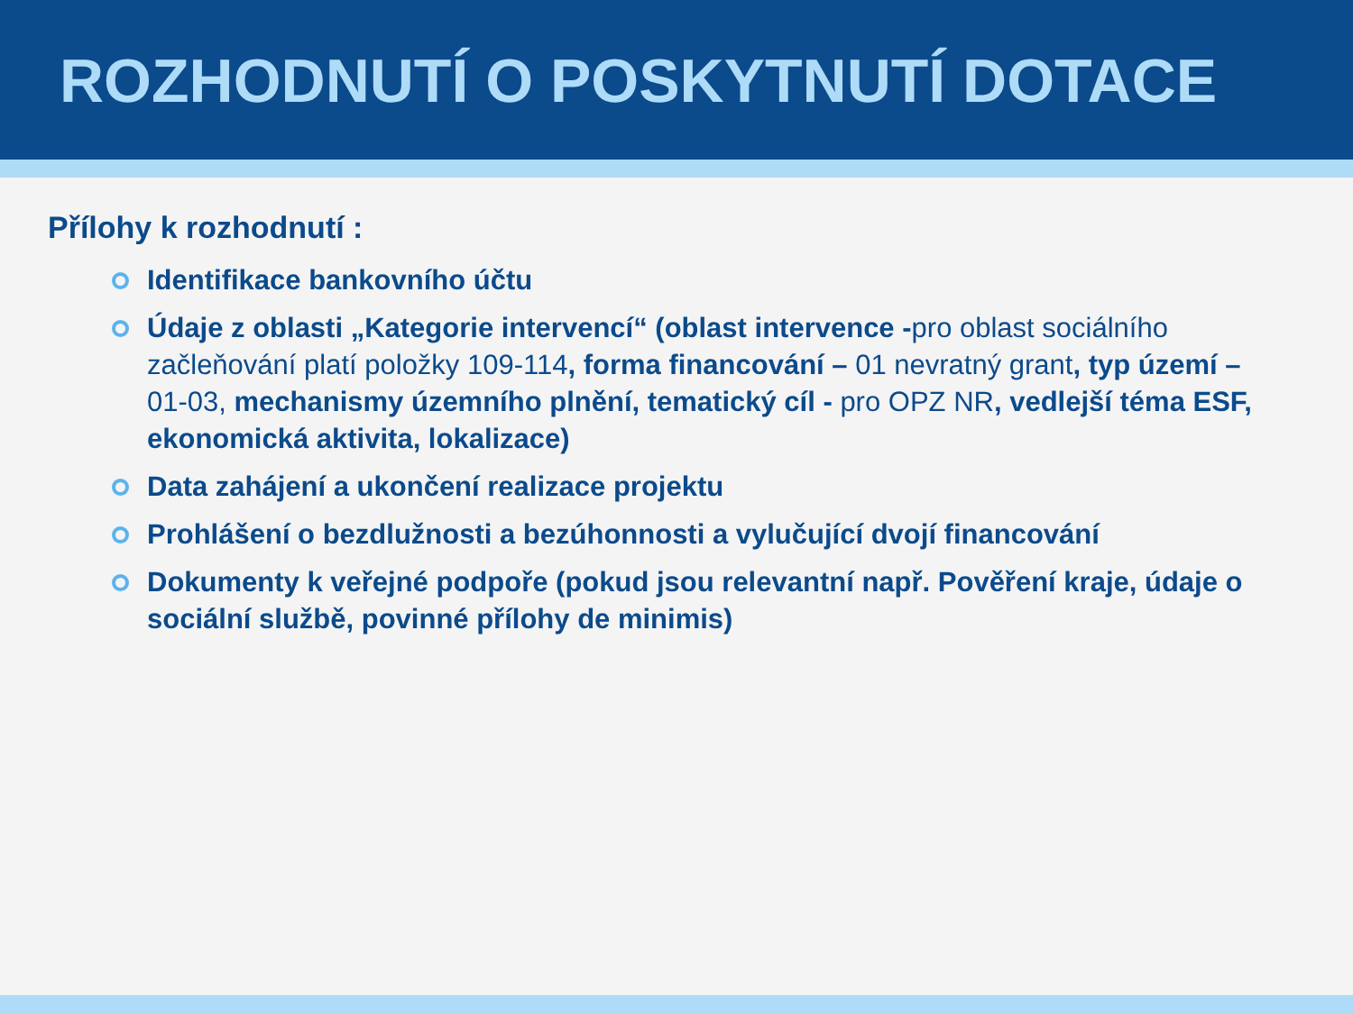ROZHODNUTÍ O POSKYTNUTÍ DOTACE
Přílohy k rozhodnutí :
Identifikace bankovního účtu
Údaje z oblasti „Kategorie intervencí“ (oblast intervence -pro oblast sociálního začleňování platí položky 109-114, forma financování – 01 nevratný grant, typ území – 01-03, mechanismy územního plnění, tematický cíl - pro OPZ NR, vedlejší téma ESF, ekonomická aktivita, lokalizace)
Data zahájení a ukončení realizace projektu
Prohlášení o bezdlužnosti a bezúhonnosti a vylučující dvojí financování
Dokumenty k veřejné podpoře (pokud jsou relevantní např. Pověření kraje, údaje o sociální službě, povinné přílohy de minimis)